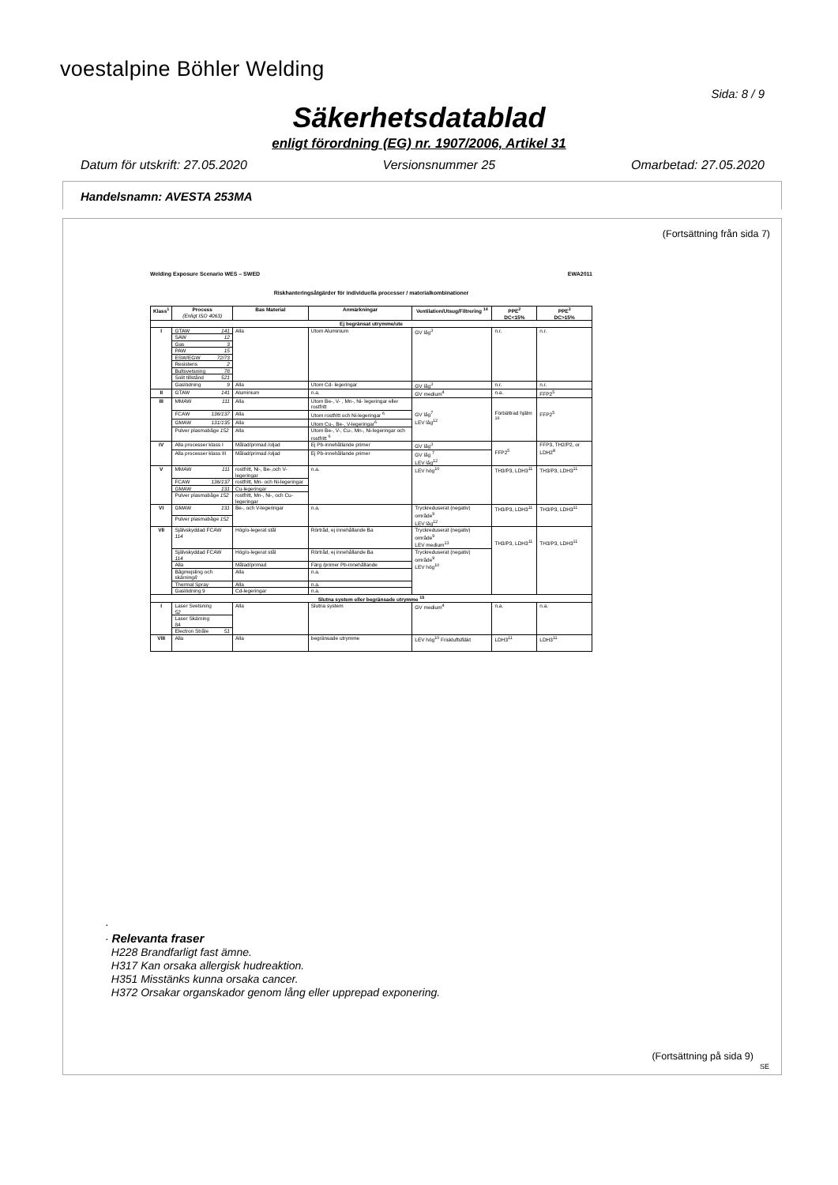voestalpine Böhler Welding
Sida: 8 / 9
Säkerhetsdatablad
enligt förordning (EG) nr. 1907/2006, Artikel 31
Datum för utskrift: 27.05.2020 Versionsnummer 25 Omarbetad: 27.05.2020
Handelsnamn: AVESTA 253MA
(Fortsättning från sida 7)
Welding Exposure Scenario WES – SWED EWA2011
Riskhanteringsåtgärder för individuella processer / materialkombinationer
| Klass<sup>1</sup> | Process (Enligt ISO 4063) | Bas Material | Anmärkningar | Ventilation/Utsug/Filtrering <sup>14</sup> | PPE<sup>2</sup> DC<15% | PPE<sup>2</sup> DC>15% |
| --- | --- | --- | --- | --- | --- | --- |
| Ej begränsat utrymme/ute | | | | | | |
| I | GTAW 141 | Alla | Utom Aluminium | GV låg<sup>3</sup> | n.r. | n.r. |
| | SAW 12 | | | | | |
| | Gas 3 | | | | | |
| | PAW 15 | | | | | |
| | ESW/EGW 72/73 | | | | | |
| | Resistens 2 | | | | | |
| | Bultsvetsning 78 | | | | | |
| | Solit tillstånd 521 | | | | | |
| | Gaslödning 9 | Alla | Utom Cd- legeringar | GV låg<sup>3</sup> | n.r. | n.r. |
| II | GTAW 141 | Aluminium | n.a. | GV medium<sup>4</sup> | n.a. | FFP2<sup>5</sup> |
| III | MMAW 111 | Alla | Utom Be-, V- , Mn-, Ni- legeringar eller rostfritt | GV låg<sup>7</sup> LEV låg<sup>12</sup> | Förbättrad hjälm <sup>16</sup> | FFP2<sup>5</sup> |
| | FCAW 136/137 | Alla | Utom rostfritt och Ni-legeringar <sup>6</sup> | | | |
| | GMAW 131/135 | Alla | Utom Cu-, Be-, V-legeringar<sup>6</sup> | | | |
| | Pulver plasmabåge 152 | Alla | Utom Be-, V-, Cu-, Mn-, Ni-legeringar och rostfritt <sup>6</sup> | | | |
| IV | Alla processer klass I | Målad/primad /oljad | Ej Pb-innehållande primer | GV låg<sup>3</sup> | FFP2<sup>5</sup> | FFP3, TH2/P2, or LDH2<sup>8</sup> |
| | Alla processer klass III | Målad/primad /oljad | Ej Pb-innehållande primer | GV låg <sup>7</sup> LEV låg<sup>12</sup> | | |
| V | MMAW 111 | rostfritt, Ni-, Be-,och V-legeringar | n.a. | LEV hög<sup>10</sup> | TH3/P3, LDH3<sup>11</sup> | TH3/P3, LDH3<sup>11</sup> |
| | FCAW 136/137 | rostfritt, Mn- och Ni-legeringar | | | | |
| | GMAW 131 | Cu-legeringar | | | | |
| | Pulver plasmabåge 152 | rostfritt, Mn-, Ni-, och Cu-legeringar | | | | |
| VI | GMAW 131 | Be-, och V-legeringar | n.a. | Tryckreduserat (negativ) område<sup>9</sup> LEV låg<sup>12</sup> | TH3/P3, LDH3<sup>11</sup> | TH3/P3, LDH3<sup>11</sup> |
| | Pulver plasmabåge 152 | | | | | |
| VII | Självskyddad FCAW 114 | Hög/o-legerat stål | Rörtråd, ej innehållande Ba | Tryckreduserat (negativ) område<sup>9</sup> LEV medium<sup>13</sup> | TH3/P3, LDH3<sup>11</sup> | TH3/P3, LDH3<sup>11</sup> |
| | Självskyddad FCAW 114 | Hög/o-legerat stål | Rörtråd, ej innehållande Ba | Tryckreduserat (negativ) område<sup>9</sup> LEV hög<sup>10</sup> | | |
| | Alla | Målad/primad | Färg /primer Pb-innehållande | | | |
| | Bågmejsling och skärning 8 | Alla | n.a. | | | |
| | Thermal Spray | Alla | n.a. | | | |
| | Gaslödning 9 | Cd-legeringar | n.a. | | | |
| Slutna system eller begränsade utrymme <sup>15</sup> | | | | | | |
| I | Laser Svetsning 52 | Alla | Slutna system | GV medium<sup>4</sup> | n.a. | n.a. |
| | Laser Skärning 84 | | | | | |
| | Electron Stråle 51 | | | | | |
| VIII | Alla | Alla | begränsade utrymme | LEV hög<sup>10</sup> Friskluftsfläkt | LDH3<sup>11</sup> | LDH3<sup>11</sup> |
·
· Relevanta fraser
H228 Brandfarligt fast ämne.
H317 Kan orsaka allergisk hudreaktion.
H351 Misstänks kunna orsaka cancer.
H372 Orsakar organskador genom lång eller upprepad exponering.
(Fortsättning på sida 9)
SE